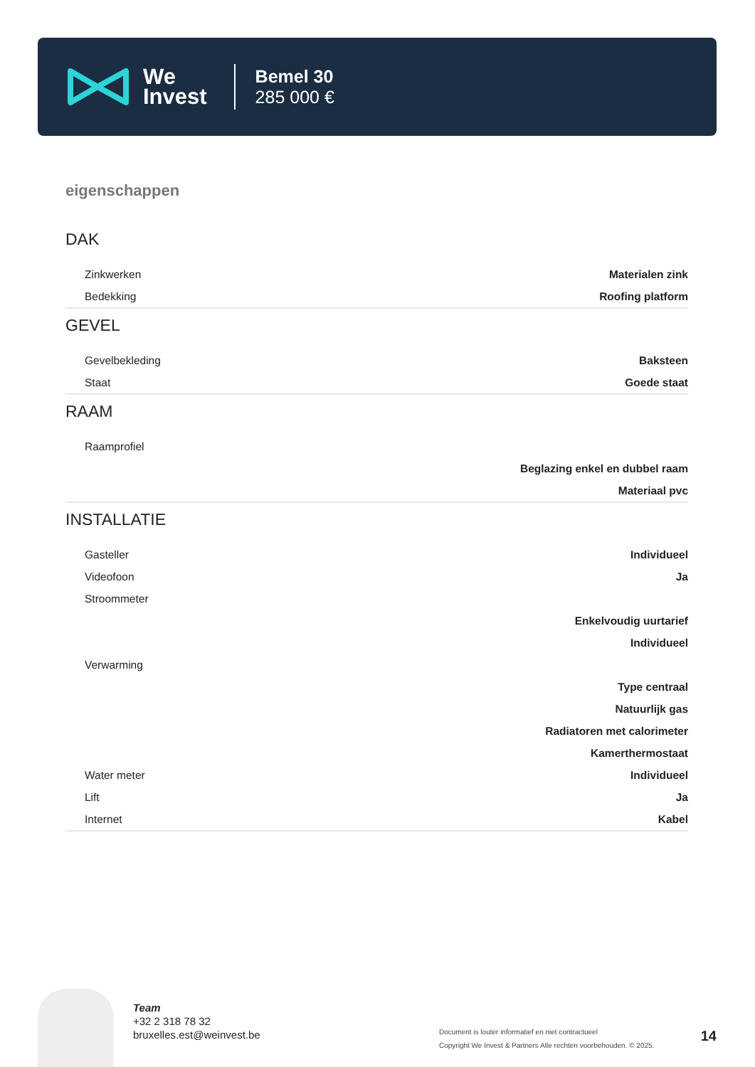We
Invest
Bemel 30
285 000 €
eigenschappen
DAK
| Zinkwerken | Materialen zink |
| Bedekking | Roofing platform |
GEVEL
| Gevelbekleding | Baksteen |
| Staat | Goede staat |
RAAM
| Raamprofiel | |
| | Beglazing enkel en dubbel raam |
| | Materiaal pvc |
INSTALLATIE
| Gasteller | Individueel |
| Videofoon | Ja |
| Stroommeter | |
| | Enkelvoudig uurtarief |
| | Individueel |
| Verwarming | |
| | Type centraal |
| | Natuurlijk gas |
| | Radiatoren met calorimeter |
| | Kamerthermostaat |
| Water meter | Individueel |
| Lift | Ja |
| Internet | Kabel |
Team
+32 2 318 78 32
bruxelles.est@weinvest.be
Document is louter informatief en niet contractueel
Copyright We Invest & Partners Alle rechten voorbehouden. © 2025.
14